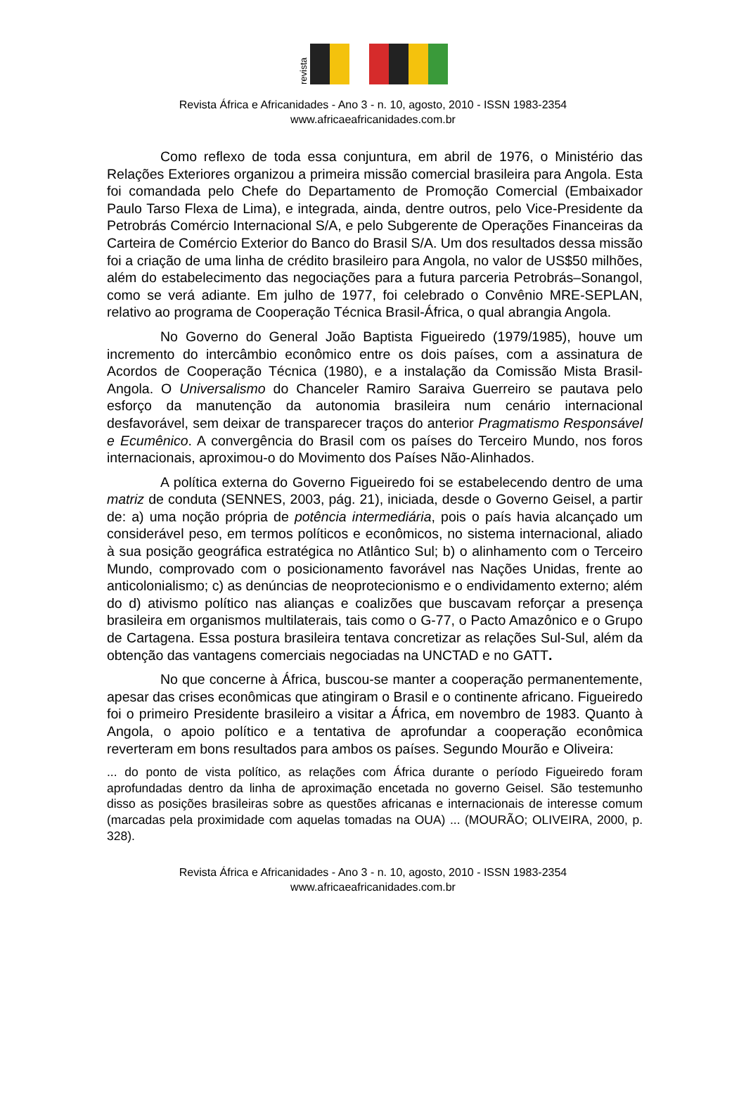revista
Revista África e Africanidades - Ano 3 - n. 10, agosto, 2010 - ISSN 1983-2354
www.africaeafricanidades.com.br
Como reflexo de toda essa conjuntura, em abril de 1976, o Ministério das Relações Exteriores organizou a primeira missão comercial brasileira para Angola. Esta foi comandada pelo Chefe do Departamento de Promoção Comercial (Embaixador Paulo Tarso Flexa de Lima), e integrada, ainda, dentre outros, pelo Vice-Presidente da Petrobrás Comércio Internacional S/A, e pelo Subgerente de Operações Financeiras da Carteira de Comércio Exterior do Banco do Brasil S/A. Um dos resultados dessa missão foi a criação de uma linha de crédito brasileiro para Angola, no valor de US$50 milhões, além do estabelecimento das negociações para a futura parceria Petrobrás–Sonangol, como se verá adiante. Em julho de 1977, foi celebrado o Convênio MRE-SEPLAN, relativo ao programa de Cooperação Técnica Brasil-África, o qual abrangia Angola.
No Governo do General João Baptista Figueiredo (1979/1985), houve um incremento do intercâmbio econômico entre os dois países, com a assinatura de Acordos de Cooperação Técnica (1980), e a instalação da Comissão Mista Brasil-Angola. O Universalismo do Chanceler Ramiro Saraiva Guerreiro se pautava pelo esforço da manutenção da autonomia brasileira num cenário internacional desfavorável, sem deixar de transparecer traços do anterior Pragmatismo Responsável e Ecumênico. A convergência do Brasil com os países do Terceiro Mundo, nos foros internacionais, aproximou-o do Movimento dos Países Não-Alinhados.
A política externa do Governo Figueiredo foi se estabelecendo dentro de uma matriz de conduta (SENNES, 2003, pág. 21), iniciada, desde o Governo Geisel, a partir de: a) uma noção própria de potência intermediária, pois o país havia alcançado um considerável peso, em termos políticos e econômicos, no sistema internacional, aliado à sua posição geográfica estratégica no Atlântico Sul; b) o alinhamento com o Terceiro Mundo, comprovado com o posicionamento favorável nas Nações Unidas, frente ao anticolonialismo; c) as denúncias de neoprotecionismo e o endividamento externo; além do d) ativismo político nas alianças e coalizões que buscavam reforçar a presença brasileira em organismos multilaterais, tais como o G-77, o Pacto Amazônico e o Grupo de Cartagena. Essa postura brasileira tentava concretizar as relações Sul-Sul, além da obtenção das vantagens comerciais negociadas na UNCTAD e no GATT.
No que concerne à África, buscou-se manter a cooperação permanentemente, apesar das crises econômicas que atingiram o Brasil e o continente africano. Figueiredo foi o primeiro Presidente brasileiro a visitar a África, em novembro de 1983. Quanto à Angola, o apoio político e a tentativa de aprofundar a cooperação econômica reverteram em bons resultados para ambos os países. Segundo Mourão e Oliveira:
... do ponto de vista político, as relações com África durante o período Figueiredo foram aprofundadas dentro da linha de aproximação encetada no governo Geisel. São testemunho disso as posições brasileiras sobre as questões africanas e internacionais de interesse comum (marcadas pela proximidade com aquelas tomadas na OUA) ... (MOURÃO; OLIVEIRA, 2000, p. 328).
Revista África e Africanidades - Ano 3 - n. 10, agosto, 2010 - ISSN 1983-2354
www.africaeafricanidades.com.br